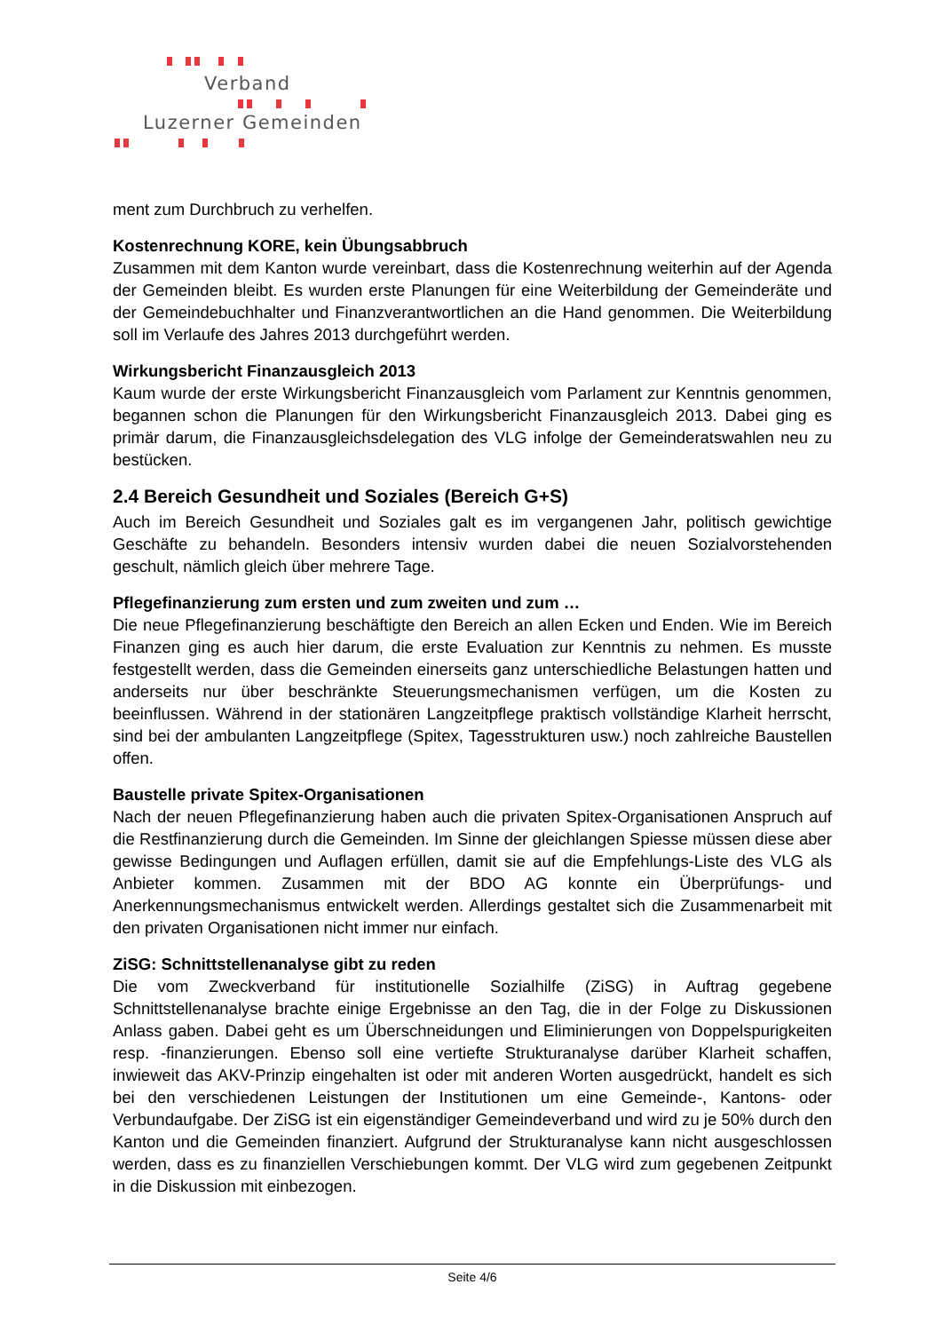Verband
Luzerner Gemeinden
ment zum Durchbruch zu verhelfen.
Kostenrechnung KORE, kein Übungsabbruch
Zusammen mit dem Kanton wurde vereinbart, dass die Kostenrechnung weiterhin auf der Agenda der Gemeinden bleibt. Es wurden erste Planungen für eine Weiterbildung der Gemeinderäte und der Gemeindebuchhalter und Finanzverantwortlichen an die Hand genommen. Die Weiterbildung soll im Verlaufe des Jahres 2013 durchgeführt werden.
Wirkungsbericht Finanzausgleich 2013
Kaum wurde der erste Wirkungsbericht Finanzausgleich vom Parlament zur Kenntnis genommen, begannen schon die Planungen für den Wirkungsbericht Finanzausgleich 2013. Dabei ging es primär darum, die Finanzausgleichsdelegation des VLG infolge der Gemeinderatswahlen neu zu bestücken.
2.4 Bereich Gesundheit und Soziales (Bereich G+S)
Auch im Bereich Gesundheit und Soziales galt es im vergangenen Jahr, politisch gewichtige Geschäfte zu behandeln. Besonders intensiv wurden dabei die neuen Sozialvorstehenden geschult, nämlich gleich über mehrere Tage.
Pflegefinanzierung zum ersten und zum zweiten und zum …
Die neue Pflegefinanzierung beschäftigte den Bereich an allen Ecken und Enden. Wie im Bereich Finanzen ging es auch hier darum, die erste Evaluation zur Kenntnis zu nehmen. Es musste festgestellt werden, dass die Gemeinden einerseits ganz unterschiedliche Belastungen hatten und anderseits nur über beschränkte Steuerungsmechanismen verfügen, um die Kosten zu beeinflussen. Während in der stationären Langzeitpflege praktisch vollständige Klarheit herrscht, sind bei der ambulanten Langzeitpflege (Spitex, Tagesstrukturen usw.) noch zahlreiche Baustellen offen.
Baustelle private Spitex-Organisationen
Nach der neuen Pflegefinanzierung haben auch die privaten Spitex-Organisationen Anspruch auf die Restfinanzierung durch die Gemeinden. Im Sinne der gleichlangen Spiesse müssen diese aber gewisse Bedingungen und Auflagen erfüllen, damit sie auf die Empfehlungs-Liste des VLG als Anbieter kommen. Zusammen mit der BDO AG konnte ein Überprüfungs- und Anerkennungsmechanismus entwickelt werden. Allerdings gestaltet sich die Zusammenarbeit mit den privaten Organisationen nicht immer nur einfach.
ZiSG: Schnittstellenanalyse gibt zu reden
Die vom Zweckverband für institutionelle Sozialhilfe (ZiSG) in Auftrag gegebene Schnittstellenanalyse brachte einige Ergebnisse an den Tag, die in der Folge zu Diskussionen Anlass gaben. Dabei geht es um Überschneidungen und Eliminierungen von Doppelspurigkeiten resp. -finanzierungen. Ebenso soll eine vertiefte Strukturanalyse darüber Klarheit schaffen, inwieweit das AKV-Prinzip eingehalten ist oder mit anderen Worten ausgedrückt, handelt es sich bei den verschiedenen Leistungen der Institutionen um eine Gemeinde-, Kantons- oder Verbundaufgabe. Der ZiSG ist ein eigenständiger Gemeindeverband und wird zu je 50% durch den Kanton und die Gemeinden finanziert. Aufgrund der Strukturanalyse kann nicht ausgeschlossen werden, dass es zu finanziellen Verschiebungen kommt. Der VLG wird zum gegebenen Zeitpunkt in die Diskussion mit einbezogen.
Seite 4/6